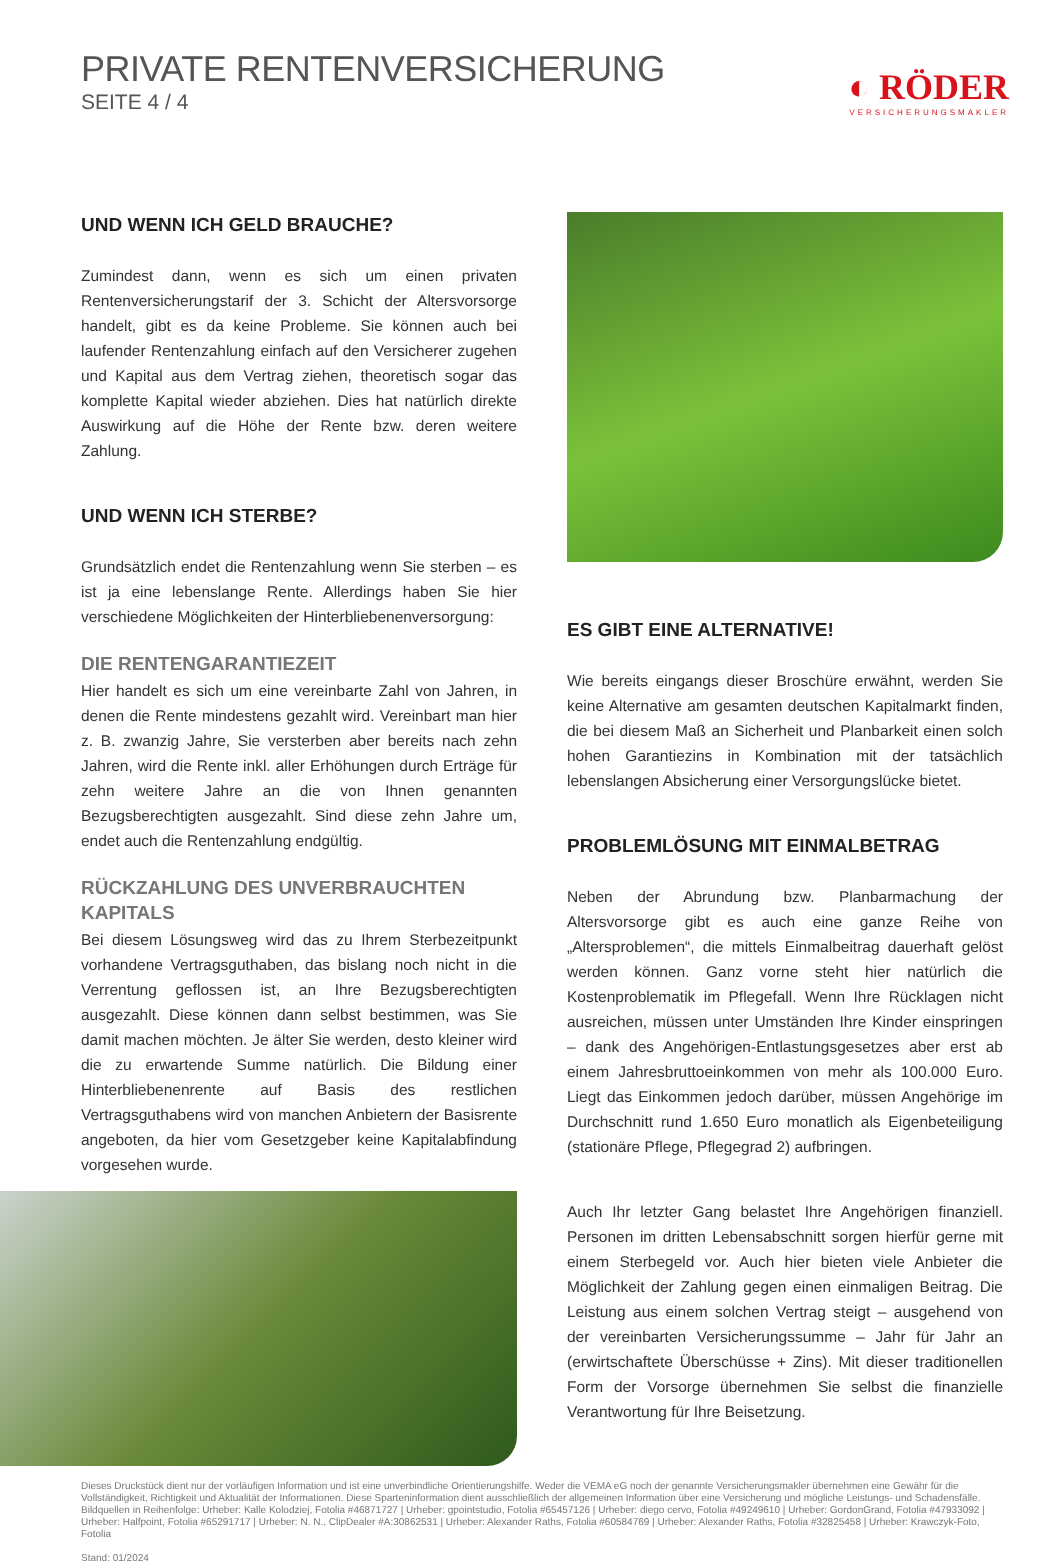PRIVATE RENTENVERSICHERUNG
SEITE 4 / 4
◐ RÖDER
VERSICHERUNGSMAKLER
UND WENN ICH GELD BRAUCHE?
Zumindest dann, wenn es sich um einen privaten Rentenversicherungstarif der 3. Schicht der Altersvorsorge handelt, gibt es da keine Probleme. Sie können auch bei laufender Rentenzahlung einfach auf den Versicherer zugehen und Kapital aus dem Vertrag ziehen, theoretisch sogar das komplette Kapital wieder abziehen. Dies hat natürlich direkte Auswirkung auf die Höhe der Rente bzw. deren weitere Zahlung.
UND WENN ICH STERBE?
Grundsätzlich endet die Rentenzahlung wenn Sie sterben – es ist ja eine lebenslange Rente. Allerdings haben Sie hier verschiedene Möglichkeiten der Hinterbliebenenversorgung:
DIE RENTENGARANTIEZEIT
Hier handelt es sich um eine vereinbarte Zahl von Jahren, in denen die Rente mindestens gezahlt wird. Vereinbart man hier z. B. zwanzig Jahre, Sie versterben aber bereits nach zehn Jahren, wird die Rente inkl. aller Erhöhungen durch Erträge für zehn weitere Jahre an die von Ihnen genannten Bezugsberechtigten ausgezahlt. Sind diese zehn Jahre um, endet auch die Rentenzahlung endgültig.
RÜCKZAHLUNG DES UNVERBRAUCHTEN KAPITALS
Bei diesem Lösungsweg wird das zu Ihrem Sterbezeitpunkt vorhandene Vertragsguthaben, das bislang noch nicht in die Verrentung geflossen ist, an Ihre Bezugsberechtigten ausgezahlt. Diese können dann selbst bestimmen, was Sie damit machen möchten. Je älter Sie werden, desto kleiner wird die zu erwartende Summe natürlich. Die Bildung einer Hinterbliebenenrente auf Basis des restlichen Vertragsguthabens wird von manchen Anbietern der Basisrente angeboten, da hier vom Gesetzgeber keine Kapitalabfindung vorgesehen wurde.
ES GIBT EINE ALTERNATIVE!
Wie bereits eingangs dieser Broschüre erwähnt, werden Sie keine Alternative am gesamten deutschen Kapitalmarkt finden, die bei diesem Maß an Sicherheit und Planbarkeit einen solch hohen Garantiezins in Kombination mit der tatsächlich lebenslangen Absicherung einer Versorgungslücke bietet.
PROBLEMLÖSUNG MIT EINMALBETRAG
Neben der Abrundung bzw. Planbarmachung der Altersvorsorge gibt es auch eine ganze Reihe von „Altersproblemen“, die mittels Einmalbeitrag dauerhaft gelöst werden können. Ganz vorne steht hier natürlich die Kostenproblematik im Pflegefall. Wenn Ihre Rücklagen nicht ausreichen, müssen unter Umständen Ihre Kinder einspringen – dank des Angehörigen-Entlastungsgesetzes aber erst ab einem Jahresbruttoeinkommen von mehr als 100.000 Euro. Liegt das Einkommen jedoch darüber, müssen Angehörige im Durchschnitt rund 1.650 Euro monatlich als Eigenbeteiligung (stationäre Pflege, Pflegegrad 2) aufbringen.
Auch Ihr letzter Gang belastet Ihre Angehörigen finanziell. Personen im dritten Lebensabschnitt sorgen hierfür gerne mit einem Sterbegeld vor. Auch hier bieten viele Anbieter die Möglichkeit der Zahlung gegen einen einmaligen Beitrag. Die Leistung aus einem solchen Vertrag steigt – ausgehend von der vereinbarten Versicherungssumme – Jahr für Jahr an (erwirtschaftete Überschüsse + Zins). Mit dieser traditionellen Form der Vorsorge übernehmen Sie selbst die finanzielle Verantwortung für Ihre Beisetzung.
Dieses Druckstück dient nur der vorläufigen Information und ist eine unverbindliche Orientierungshilfe. Weder die VEMA eG noch der genannte Versicherungsmakler übernehmen eine Gewähr für die Vollständigkeit, Richtigkeit und Aktualität der Informationen. Diese Sparteninformation dient ausschließlich der allgemeinen Information über eine Versicherung und mögliche Leistungs- und Schadensfälle.
Bildquellen in Reihenfolge: Urheber: Kalle Kolodziej, Fotolia #46871727 | Urheber: gpointstudio, Fotolia #65457126 | Urheber: diego cervo, Fotolia #49249610 | Urheber: GordonGrand, Fotolia #47933092 | Urheber: Halfpoint, Fotolia #65291717 | Urheber: N. N., ClipDealer #A:30862531 | Urheber: Alexander Raths, Fotolia #60584769 | Urheber: Alexander Raths, Fotolia #32825458 | Urheber: Krawczyk-Foto, Fotolia
Stand: 01/2024